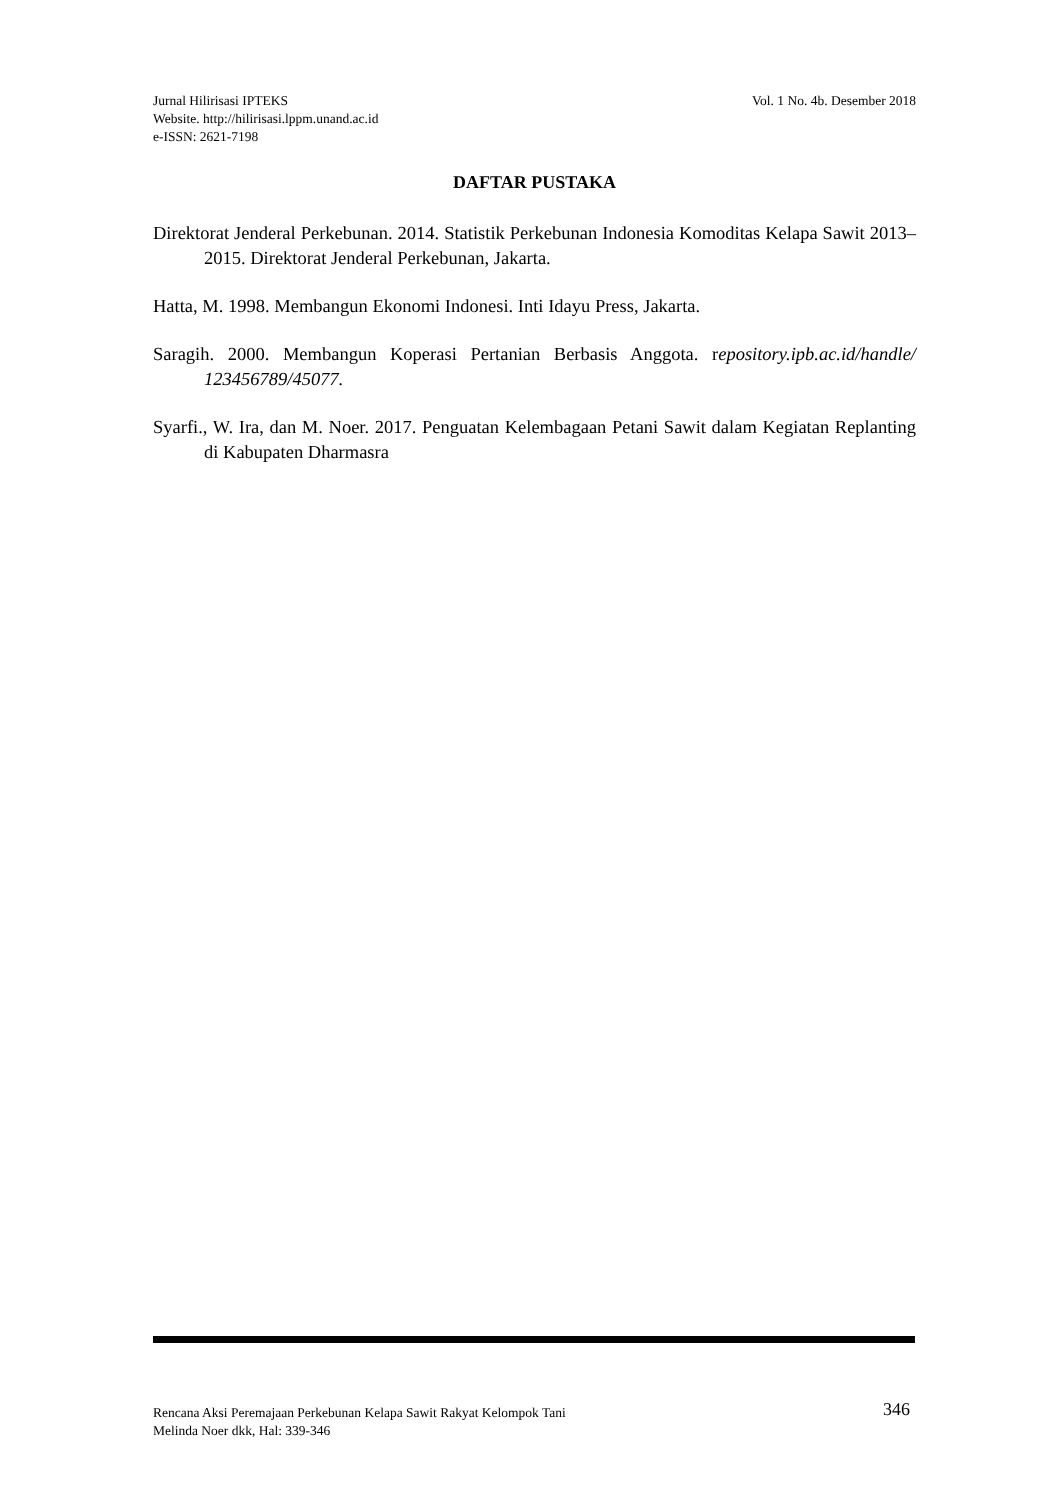Vol. 1 No. 4b. Desember 2018 Jurnal Hilirisasi IPTEKS
Website. http://hilirisasi.lppm.unand.ac.id
e-ISSN: 2621-7198
DAFTAR PUSTAKA
Direktorat Jenderal Perkebunan. 2014. Statistik Perkebunan Indonesia Komoditas Kelapa Sawit 2013–2015. Direktorat Jenderal Perkebunan, Jakarta.
Hatta, M. 1998. Membangun Ekonomi Indonesi. Inti Idayu Press, Jakarta.
Saragih. 2000. Membangun Koperasi Pertanian Berbasis Anggota. repository.ipb.ac.id/handle/ 123456789/45077.
Syarfi., W. Ira, dan M. Noer. 2017. Penguatan Kelembagaan Petani Sawit dalam Kegiatan Replanting di Kabupaten Dharmasra
346 Rencana Aksi Peremajaan Perkebunan Kelapa Sawit Rakyat Kelompok Tani
Melinda Noer dkk, Hal: 339-346